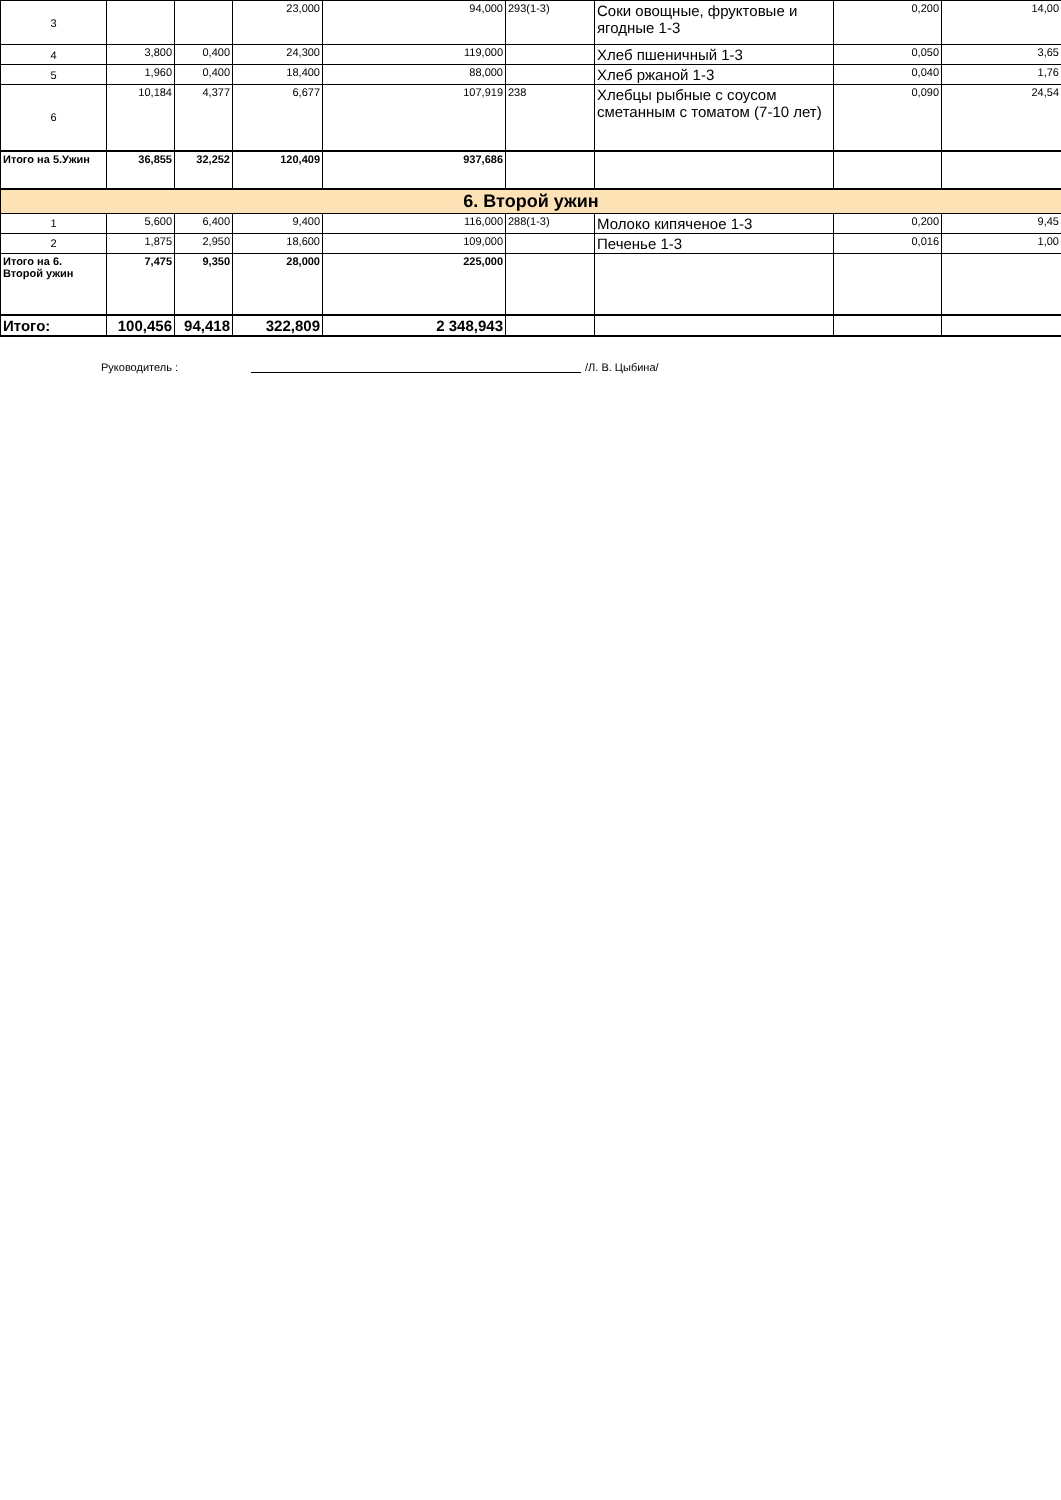| 3 | | | 23,000 | 94,000 | 293(1-3) | Соки овощные, фруктовые и ягодные 1-3 | 0,200 | 14,00 |
| 4 | 3,800 | 0,400 | 24,300 | 119,000 | | Хлеб пшеничный 1-3 | 0,050 | 3,65 |
| 5 | 1,960 | 0,400 | 18,400 | 88,000 | | Хлеб ржаной 1-3 | 0,040 | 1,76 |
| 6 | 10,184 | 4,377 | 6,677 | 107,919 | 238 | Хлебцы рыбные с соусом сметанным с томатом (7-10 лет) | 0,090 | 24,54 |
| Итого на 5.Ужин | 36,855 | 32,252 | 120,409 | 937,686 | | | | |
| 6. Второй ужин | | | | | | | | |
| 1 | 5,600 | 6,400 | 9,400 | 116,000 | 288(1-3) | Молоко кипяченое 1-3 | 0,200 | 9,45 |
| 2 | 1,875 | 2,950 | 18,600 | 109,000 | | Печенье 1-3 | 0,016 | 1,00 |
| Итого на 6. Второй ужин | 7,475 | 9,350 | 28,000 | 225,000 | | | | |
| Итого: | 100,456 | 94,418 | 322,809 | 2 348,943 | | | | |
Руководитель : /Л. В. Цыбина/